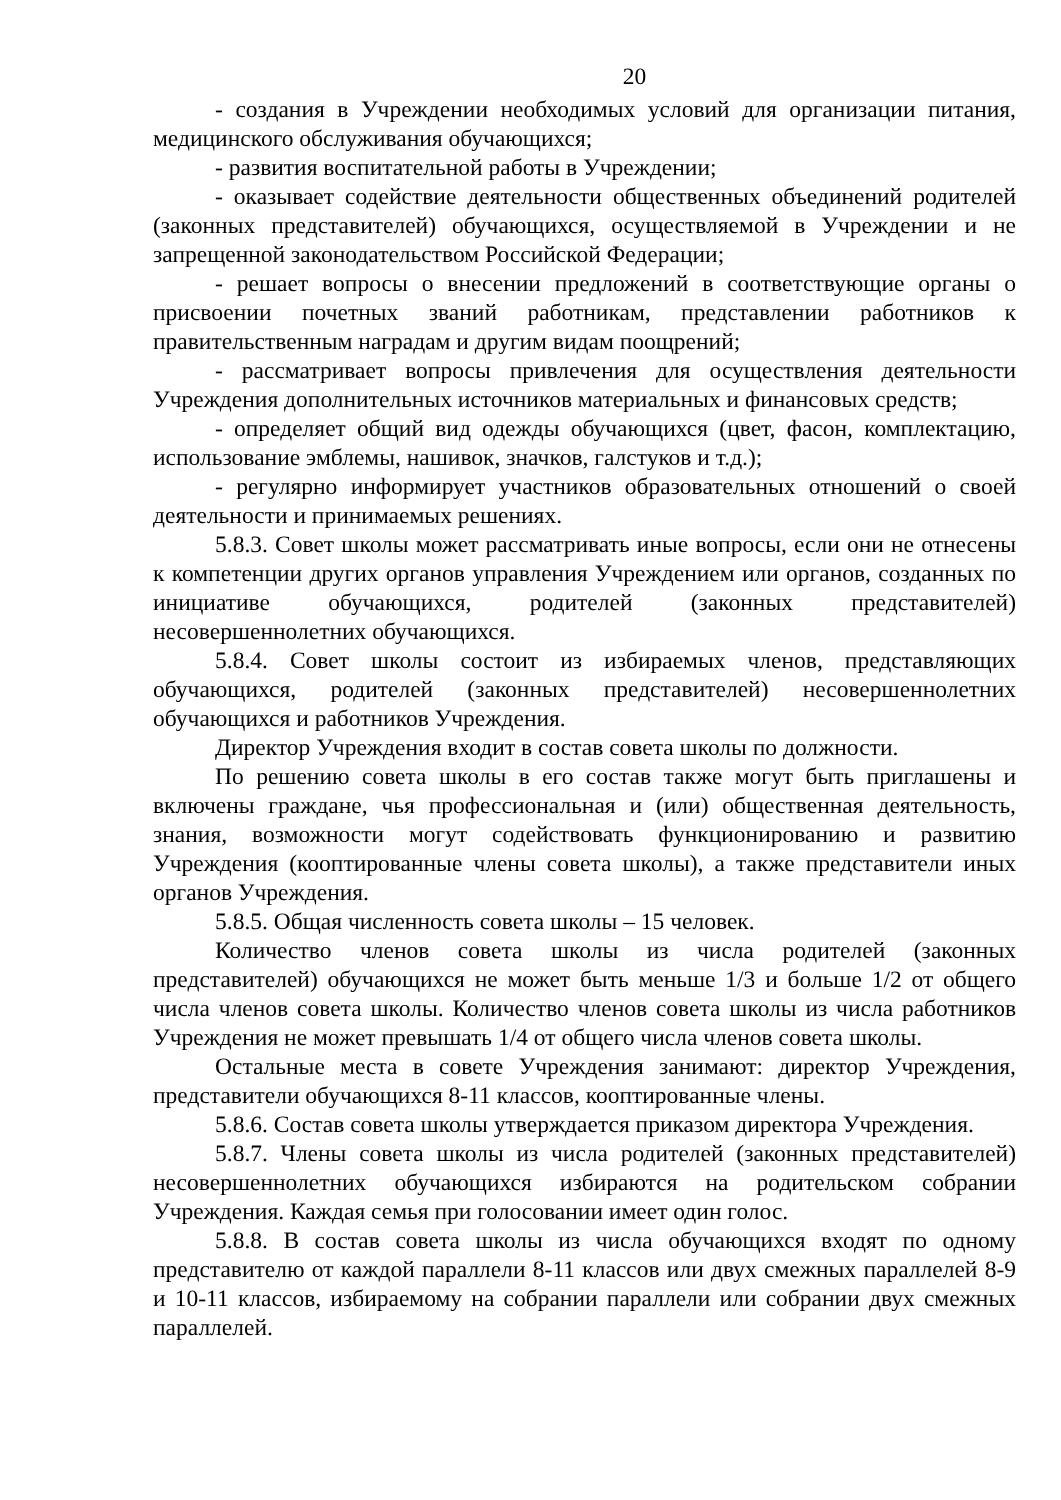20
- создания в Учреждении необходимых условий для организации питания, медицинского обслуживания обучающихся;
- развития воспитательной работы в Учреждении;
- оказывает содействие деятельности общественных объединений родителей (законных представителей) обучающихся, осуществляемой в Учреждении и не запрещенной законодательством Российской Федерации;
- решает вопросы о внесении предложений в соответствующие органы о присвоении почетных званий работникам, представлении работников к правительственным наградам и другим видам поощрений;
- рассматривает вопросы привлечения для осуществления деятельности Учреждения дополнительных источников материальных и финансовых средств;
- определяет общий вид одежды обучающихся (цвет, фасон, комплектацию, использование эмблемы, нашивок, значков, галстуков и т.д.);
- регулярно информирует участников образовательных отношений о своей деятельности и принимаемых решениях.
5.8.3. Совет школы может рассматривать иные вопросы, если они не отнесены к компетенции других органов управления Учреждением или органов, созданных по инициативе обучающихся, родителей (законных представителей) несовершеннолетних обучающихся.
5.8.4. Совет школы состоит из избираемых членов, представляющих обучающихся, родителей (законных представителей) несовершеннолетних обучающихся и работников Учреждения.
Директор Учреждения входит в состав совета школы по должности.
По решению совета школы в его состав также могут быть приглашены и включены граждане, чья профессиональная и (или) общественная деятельность, знания, возможности могут содействовать функционированию и развитию Учреждения (кооптированные члены совета школы), а также представители иных органов Учреждения.
5.8.5. Общая численность совета школы – 15 человек.
Количество членов совета школы из числа родителей (законных представителей) обучающихся не может быть меньше 1/3 и больше 1/2 от общего числа членов совета школы. Количество членов совета школы из числа работников Учреждения не может превышать 1/4 от общего числа членов совета школы.
Остальные места в совете Учреждения занимают: директор Учреждения, представители обучающихся 8-11 классов, кооптированные члены.
5.8.6. Состав совета школы утверждается приказом директора Учреждения.
5.8.7. Члены совета школы из числа родителей (законных представителей) несовершеннолетних обучающихся избираются на родительском собрании Учреждения. Каждая семья при голосовании имеет один голос.
5.8.8. В состав совета школы из числа обучающихся входят по одному представителю от каждой параллели 8-11 классов или двух смежных параллелей 8-9 и 10-11 классов, избираемому на собрании параллели или собрании двух смежных параллелей.